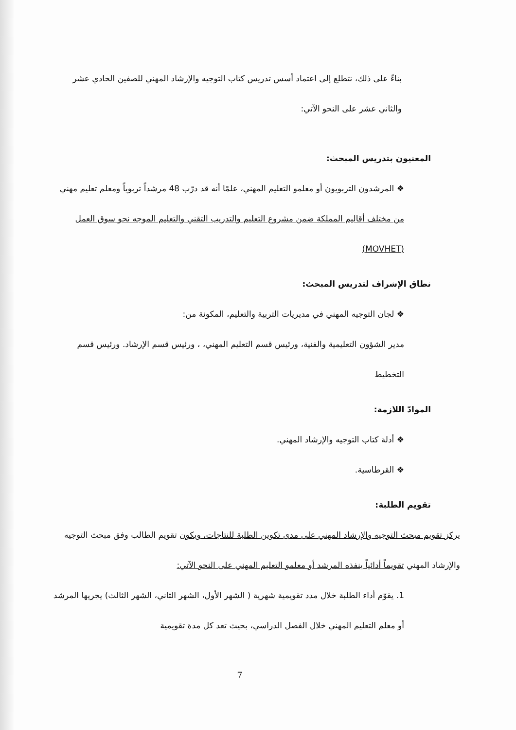بناءً على ذلك، نتطلع إلى اعتماد أسس تدريس كتاب التوجيه والإرشاد المهني للصفين الحادي عشر والثاني عشر على النحو الآتي:
المعنيون بتدريس المبحث:
❖ المرشدون التربويون أو معلمو التعليم المهني، علمًا أنه قد درّب 48 مرشداً تربوياً ومعلم تعليم مهني من مختلف أقاليم المملكة ضمن مشروع التعليم والتدريب التقني والتعليم الموجه نحو سوق العمل (MOVHET)
نطاق الإشراف لتدريس المبحث:
❖ لجان التوجيه المهني في مديريات التربية والتعليم، المكونة من:
مدير الشؤون التعليمية والفنية، ورئيس قسم التعليم المهني، ، ورئيس قسم الإرشاد. ورئيس قسم التخطيط
الموادّ اللازمة:
❖ أدلة كتاب التوجيه والإرشاد المهني.
❖ القرطاسية.
تقويم الطلبة:
يركز تقويم مبحث التوجيه والإرشاد المهني على مدى تكوين الطلبة للنتاجات، ويكون تقويم الطالب وفق مبحث التوجيه والإرشاد المهني تقويماً أدائياً ينفذه المرشد أو معلمو التعليم المهني على النحو الآتي:
1. يقوّم أداء الطلبة خلال مدد تقويمية شهرية ( الشهر الأول، الشهر الثاني، الشهر الثالث) يجريها المرشد أو معلم التعليم المهني خلال الفصل الدراسي، بحيث تعد كل مدة تقويمية
7